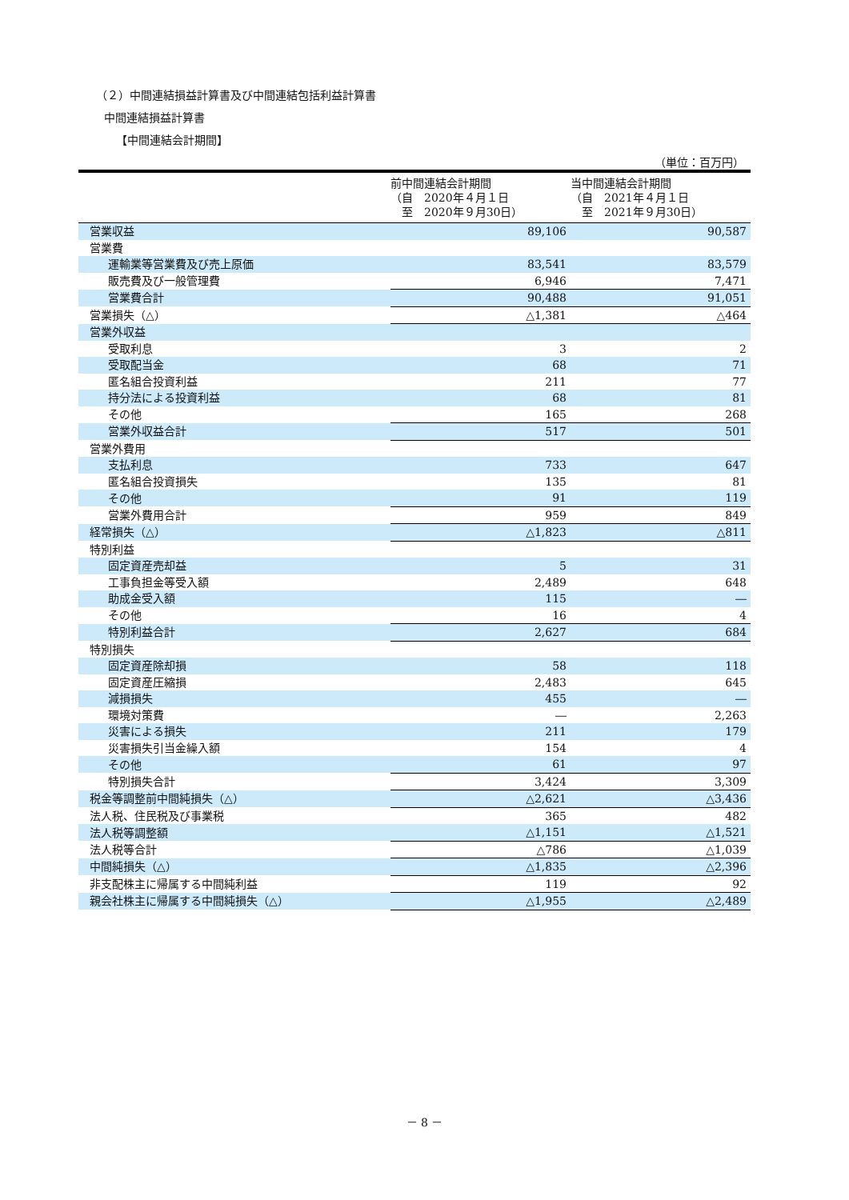（２）中間連結損益計算書及び中間連結包括利益計算書
中間連結損益計算書
【中間連結会計期間】
（単位：百万円）
| | 前中間連結会計期間 （自 2020年４月１日 至 2020年９月30日） | 当中間連結会計期間 （自 2021年４月１日 至 2021年９月30日） |
| --- | --- | --- |
| 営業収益 | 89,106 | 90,587 |
| 営業費 | | |
| 運輸業等営業費及び売上原価 | 83,541 | 83,579 |
| 販売費及び一般管理費 | 6,946 | 7,471 |
| 営業費合計 | 90,488 | 91,051 |
| 営業損失（△） | △1,381 | △464 |
| 営業外収益 | | |
| 受取利息 | 3 | 2 |
| 受取配当金 | 68 | 71 |
| 匿名組合投資利益 | 211 | 77 |
| 持分法による投資利益 | 68 | 81 |
| その他 | 165 | 268 |
| 営業外収益合計 | 517 | 501 |
| 営業外費用 | | |
| 支払利息 | 733 | 647 |
| 匿名組合投資損失 | 135 | 81 |
| その他 | 91 | 119 |
| 営業外費用合計 | 959 | 849 |
| 経常損失（△） | △1,823 | △811 |
| 特別利益 | | |
| 固定資産売却益 | 5 | 31 |
| 工事負担金等受入額 | 2,489 | 648 |
| 助成金受入額 | 115 | ― |
| その他 | 16 | 4 |
| 特別利益合計 | 2,627 | 684 |
| 特別損失 | | |
| 固定資産除却損 | 58 | 118 |
| 固定資産圧縮損 | 2,483 | 645 |
| 減損損失 | 455 | ― |
| 環境対策費 | ― | 2,263 |
| 災害による損失 | 211 | 179 |
| 災害損失引当金繰入額 | 154 | 4 |
| その他 | 61 | 97 |
| 特別損失合計 | 3,424 | 3,309 |
| 税金等調整前中間純損失（△） | △2,621 | △3,436 |
| 法人税、住民税及び事業税 | 365 | 482 |
| 法人税等調整額 | △1,151 | △1,521 |
| 法人税等合計 | △786 | △1,039 |
| 中間純損失（△） | △1,835 | △2,396 |
| 非支配株主に帰属する中間純利益 | 119 | 92 |
| 親会社株主に帰属する中間純損失（△） | △1,955 | △2,489 |
－ 8 －